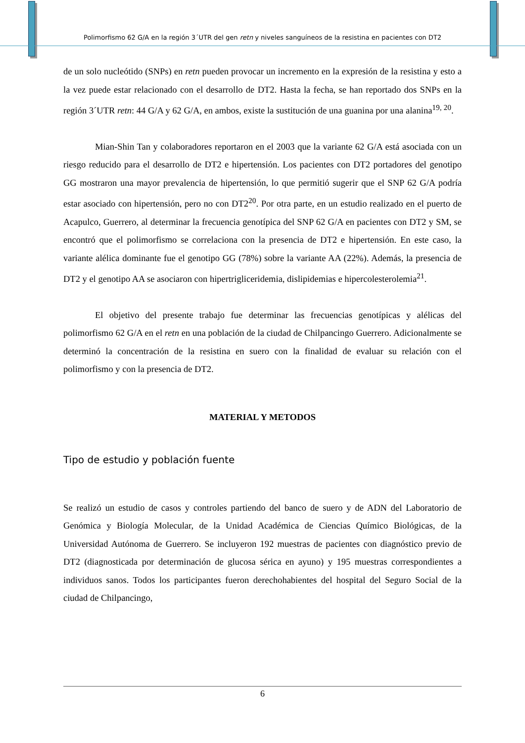Polimorfismo 62 G/A en la región 3´UTR del gen retn y niveles sanguíneos de la resistina en pacientes con DT2
de un solo nucleótido (SNPs) en retn pueden provocar un incremento en la expresión de la resistina y esto a la vez puede estar relacionado con el desarrollo de DT2. Hasta la fecha, se han reportado dos SNPs en la región 3´UTR retn: 44 G/A y 62 G/A, en ambos, existe la sustitución de una guanina por una alanina<sup>19, 20</sup>.
Mian-Shin Tan y colaboradores reportaron en el 2003 que la variante 62 G/A está asociada con un riesgo reducido para el desarrollo de DT2 e hipertensión. Los pacientes con DT2 portadores del genotipo GG mostraron una mayor prevalencia de hipertensión, lo que permitió sugerir que el SNP 62 G/A podría estar asociado con hipertensión, pero no con DT2<sup>20</sup>. Por otra parte, en un estudio realizado en el puerto de Acapulco, Guerrero, al determinar la frecuencia genotípica del SNP 62 G/A en pacientes con DT2 y SM, se encontró que el polimorfismo se correlaciona con la presencia de DT2 e hipertensión. En este caso, la variante alélica dominante fue el genotipo GG (78%) sobre la variante AA (22%). Además, la presencia de DT2 y el genotipo AA se asociaron con hipertrigliceridemia, dislipidemias e hipercolesterolemia<sup>21</sup>.
El objetivo del presente trabajo fue determinar las frecuencias genotípicas y alélicas del polimorfismo 62 G/A en el retn en una población de la ciudad de Chilpancingo Guerrero. Adicionalmente se determinó la concentración de la resistina en suero con la finalidad de evaluar su relación con el polimorfismo y con la presencia de DT2.
MATERIAL Y METODOS
Tipo de estudio y población fuente
Se realizó un estudio de casos y controles partiendo del banco de suero y de ADN del Laboratorio de Genómica y Biología Molecular, de la Unidad Académica de Ciencias Químico Biológicas, de la Universidad Autónoma de Guerrero. Se incluyeron 192 muestras de pacientes con diagnóstico previo de DT2 (diagnosticada por determinación de glucosa sérica en ayuno) y 195 muestras correspondientes a individuos sanos. Todos los participantes fueron derechohabientes del hospital del Seguro Social de la ciudad de Chilpancingo,
6